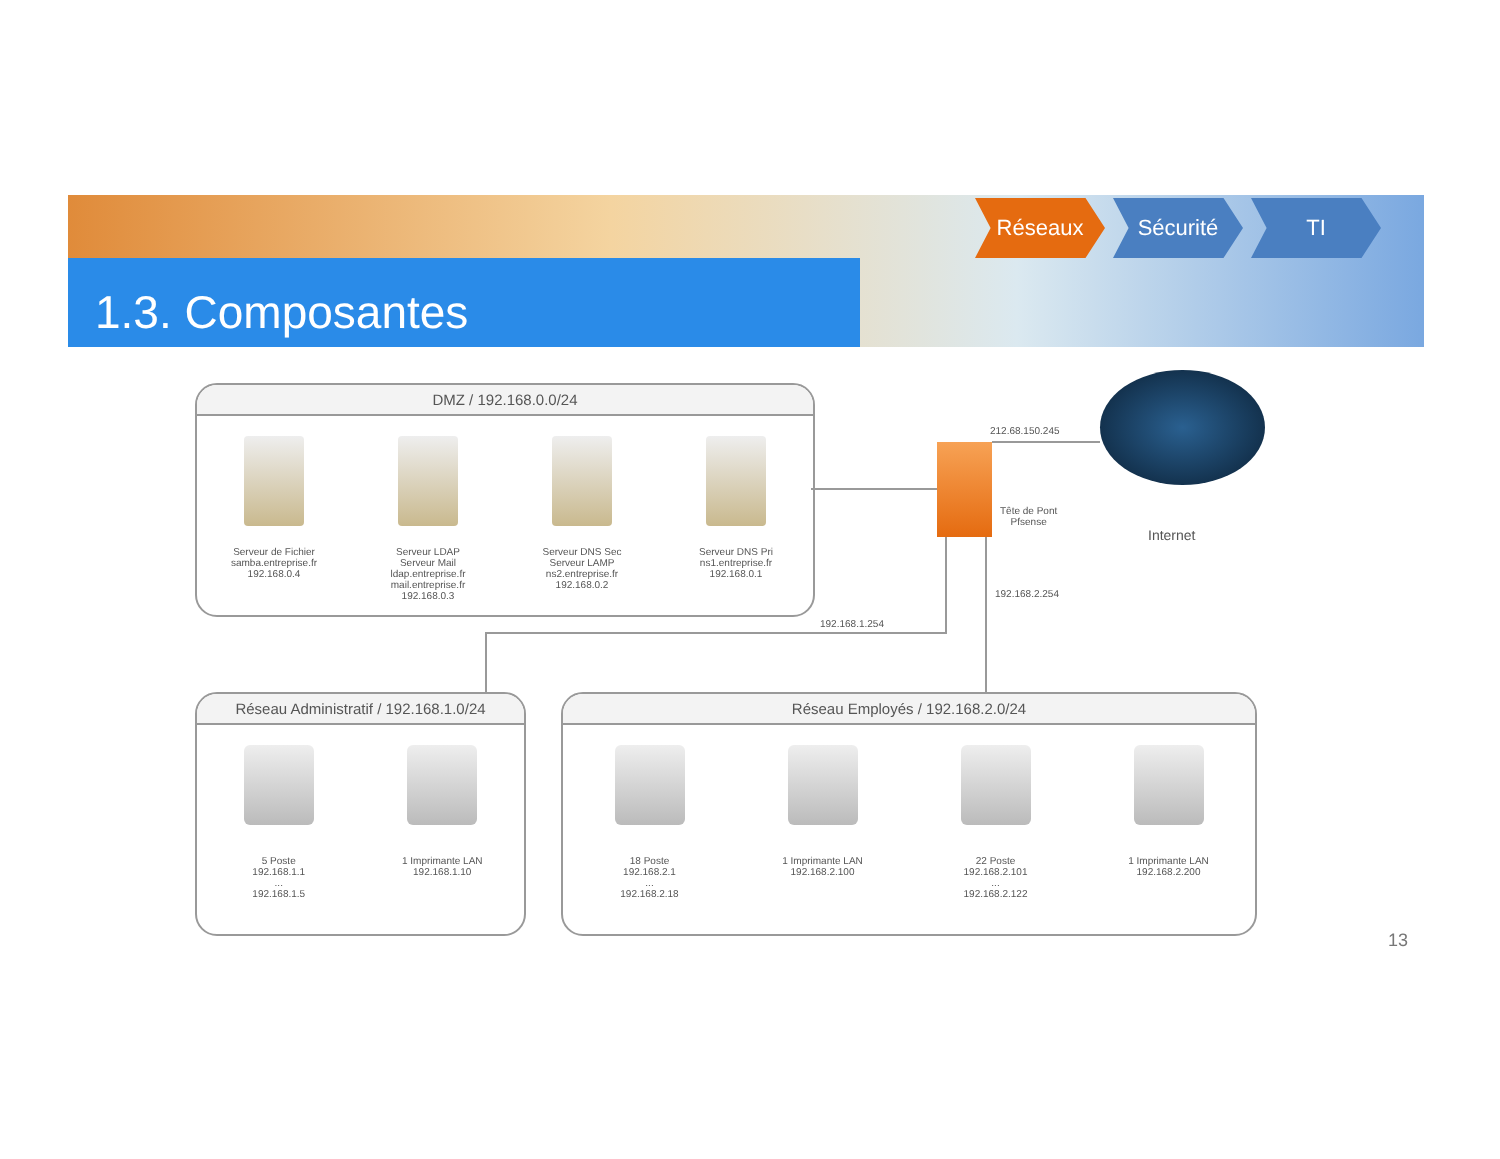1.3. Composantes
Réseaux Sécurité TI
DMZ / 192.168.0.0/24
Serveur de Fichier
samba.entreprise.fr
192.168.0.4
Serveur LDAP
Serveur Mail
ldap.entreprise.fr
mail.entreprise.fr
192.168.0.3
Serveur DNS Sec
Serveur LAMP
ns2.entreprise.fr
192.168.0.2
Serveur DNS Pri
ns1.entreprise.fr
192.168.0.1
212.68.150.245
Tête de Pont
Pfsense
Internet
192.168.2.254
192.168.1.254
Réseau Administratif / 192.168.1.0/24
5 Poste
192.168.1.1
...
192.168.1.5
1 Imprimante LAN
192.168.1.10
Réseau Employés / 192.168.2.0/24
18 Poste
192.168.2.1
...
192.168.2.18
1 Imprimante LAN
192.168.2.100
22 Poste
192.168.2.101
...
192.168.2.122
1 Imprimante LAN
192.168.2.200
13